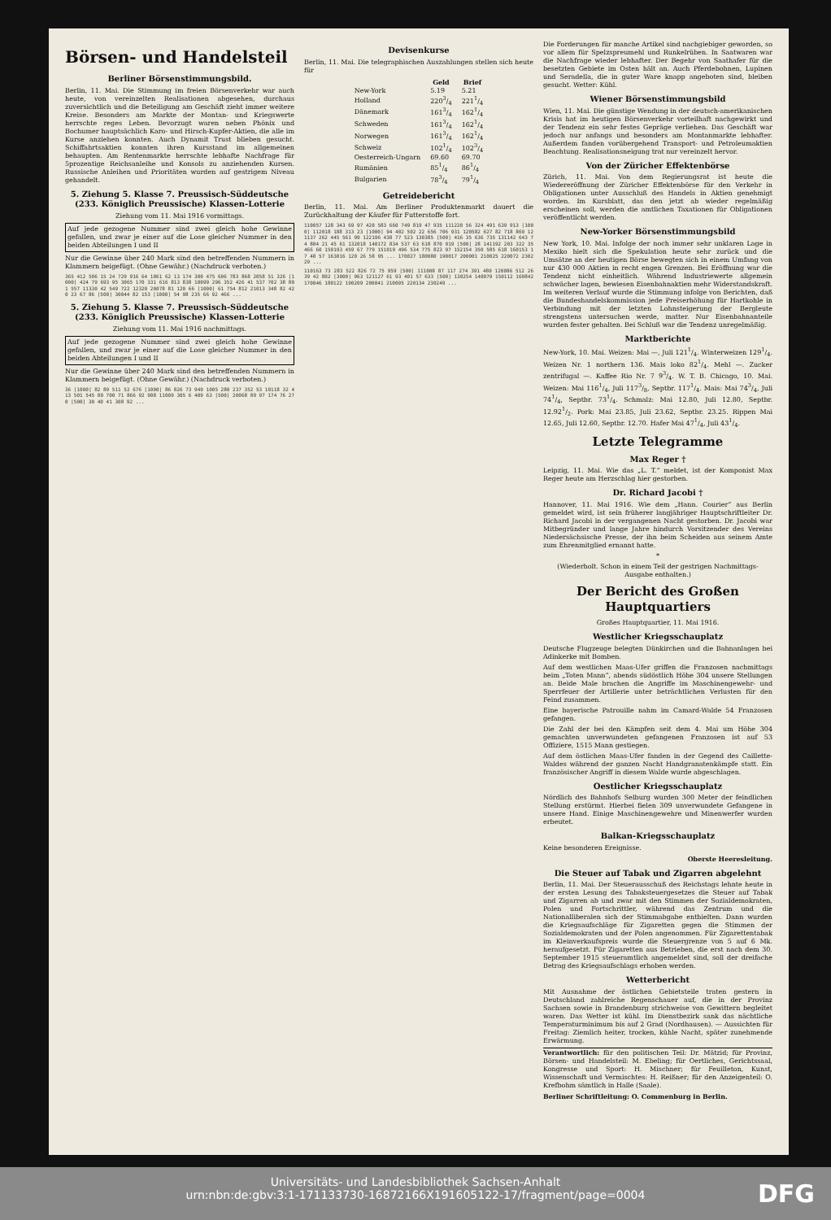Börsen- und Handelsteil
Berliner Börsenstimmungsbild.
Berlin, 11. Mai. Die Stimmung im freien Börsenverkehr war auch heute, von vereinzelten Realisationen abgesehen, durchaus zuversichtlich und die Beteiligung am Geschäft zieht immer weitere Kreise. Besonders am Markte der Montan- und Kriegswerte herrschte reges Leben. Bevorzugt waren neben Phönix und Bochumer hauptsächlich Karo- und Hirsch-Kupfer-Aktien, die alle im Kurse anziehen konnten. Auch Dynamit Trust blieben gesucht. Schiffahrtsaktien konnten ihren Kursstand im allgemeinen behaupten. Am Rentenmarkte herrschte lebhafte Nachfrage für 5prozentige Reichsanleihe und Konsols zu anziehenden Kursen. Russische Anleihen und Prioritäten wurden auf gestrigem Niveau gehandelt.
5. Ziehung 5. Klasse 7. Preussisch-Süddeutsche (233. Königlich Preussische) Klassen-Lotterie
Ziehung vom 11. Mai 1916 vormittags.
Auf jede gezogene Nummer sind zwei gleich hohe Gewinne gefallen, und zwar je einer auf die Lose gleicher Nummer in den beiden Abteilungen I und II
Nur die Gewinne über 240 Mark sind den betreffenden Nummern in Klammern beigefügt. (Ohne Gewähr.) (Nachdruck verboten.)
365 412 506 15 24 729 916 64 1061 62 13 174 300 475 606 783 868 2058 51 326 [1000] 424 79 693 95 3065 170 331 616 813 838 10099 296 352 426 41 537 702 38 801 557 11330 42 549 722 12320 20078 81 120 66 [1000] 61 754 812 21013 348 82 420 23 67 86 [500] 30044 82 153 [1000] 54 98 235 66 92 466 ...
5. Ziehung 5. Klasse 7. Preussisch-Süddeutsche (233. Königlich Preussische) Klassen-Lotterie
Ziehung vom 11. Mai 1916 nachmittags.
Auf jede gezogene Nummer sind zwei gleich hohe Gewinne gefallen, und zwar je einer auf die Lose gleicher Nummer in den beiden Abteilungen I und II
Nur die Gewinne über 240 Mark sind den betreffenden Nummern in Klammern beigefügt. (Ohne Gewähr.) (Nachdruck verboten.)
36 [1000] 82 89 511 52 676 [1000] 86 826 73 949 1005 280 237 352 53 10118 32 413 501 545 80 700 71 866 92 908 11009 305 6 409 63 [500] 20068 89 97 174 76 270 [500] 30 40 41 308 92 ...
Devisenkurse
Berlin, 11. Mai. Die telegraphischen Auszahlungen stellen sich heute für
| | Geld | Brief |
| --- | --- | --- |
| New-York | 5.19 | 5.21 |
| Holland | 2203/4 | 2211/4 |
| Dänemark | 1613/4 | 1621/4 |
| Schweden | 1613/4 | 1621/4 |
| Norwegen | 1613/4 | 1621/4 |
| Schweiz | 1021/4 | 1023/4 |
| Oesterreich-Ungarn | 69.60 | 69.70 |
| Rumänien | 851/4 | 861/4 |
| Bulgarien | 783/4 | 791/4 |
Getreidebericht
Berlin, 11. Mai. Am Berliner Produktenmarkt dauert die Zurückhaltung der Käufer für Futterstoffe fort.
110057 128 343 69 97 420 583 660 749 819 47 935 111220 56 324 491 639 913 [1000] 112018 188 313 23 [1000] 94 402 502 22 656 706 931 120582 627 82 718 869 121137 262 445 561 99 122196 438 77 523 130385 [500] 416 35 636 735 131142 643 74 804 21 45 61 132018 140172 834 537 63 618 870 919 [500] 28 141192 203 322 35 466 60 150193 459 67 779 151019 496 534 775 823 97 152154 350 585 618 160153 17 48 57 163016 120 26 58 95 ... 170027 180080 190017 200001 210025 220072 230229 ...
110163 73 283 522 826 72 75 959 [500] 111008 87 117 274 391 480 120086 512 26 39 42 802 [3000] 963 121127 61 93 401 57 633 [500] 130254 140079 150112 160842 170046 180122 190209 200041 210095 220134 230249 ...
Die Forderungen für manche Artikel sind nachgiebiger geworden, so vor allem für Spelzspreumehl und Runkelrüben. In Saatwaren war die Nachfrage wieder lebhafter. Der Begehr von Saathafer für die besetzten Gebiete im Osten hält an. Auch Pferdebohnen, Lupinen und Seradella, die in guter Ware knapp angeboten sind, bleiben gesucht. Wetter: Kühl.
Wiener Börsenstimmungsbild
Wien, 11. Mai. Die günstige Wendung in der deutsch-amerikanischen Krisis hat im heutigen Börsenverkehr vorteilhaft nachgewirkt und der Tendenz ein sehr festes Gepräge verliehen. Das Geschäft war jedoch nur anfangs und besonders am Montanmarkte lebhafter. Außerdem fanden vorübergehend Transport- und Petroleumaktien Beachtung. Realisationsneigung trat nur vereinzelt hervor.
Von der Züricher Effektenbörse
Zürich, 11. Mai. Von dem Regierungsrat ist heute die Wiedereröffnung der Züricher Effektenbörse für den Verkehr in Obligationen unter Ausschluß des Handels in Aktien genehmigt worden. Im Kursblatt, das den jetzt ab wieder regelmäßig erscheinen soll, werden die amtlichen Taxationen für Obligationen veröffentlicht werden.
New-Yorker Börsenstimmungsbild
New York, 10. Mai. Infolge der noch immer sehr unklaren Lage in Mexiko hielt sich die Spekulation heute sehr zurück und die Umsätze an der heutigen Börse bewegten sich in einem Umfang von nur 430 000 Aktien in recht engen Grenzen. Bei Eröffnung war die Tendenz nicht einheitlich. Während Industriewerte allgemein schwächer lagen, bewiesen Eisenbahnaktien mehr Widerstandskraft. Im weiteren Verlauf wurde die Stimmung infolge von Berichten, daß die Bundeshandelskommission jede Preiserhöhung für Hartkohle in Verbindung mit der letzten Lohnsteigerung der Bergleute strengstens untersuchen werde, matter. Nur Eisenbahnanteile wurden fester gehalten. Bei Schluß war die Tendenz unregelmäßig.
Marktberichte
New-York, 10. Mai. Weizen: Mai —, Juli 1211/4. Winterweizen 1291/4. Weizen Nr. 1 northern 136. Mais loko 821/4. Mehl —. Zucker zentrifugal —. Kaffee Rio Nr. 7 93/4. W. T. B. Chicago, 10. Mai. Weizen: Mai 1161/4, Juli 1173/8, Septbr. 1171/4. Mais: Mai 743/4, Juli 741/4, Septbr. 731/4. Schmalz: Mai 12.80, Juli 12.80, Septbr. 12.921/2. Pork: Mai 23.85, Juli 23.62, Septbr. 23.25. Rippen Mai 12.65, Juli 12.60, Septbr. 12.70. Hafer Mai 471/4, Juli 431/4.
Letzte Telegramme
Max Reger †
Leipzig, 11. Mai. Wie das „L. T.“ meldet, ist der Komponist Max Reger heute am Herzschlag hier gestorben.
Dr. Richard Jacobi †
Hannover, 11. Mai 1916. Wie dem „Hann. Courier“ aus Berlin gemeldet wird, ist sein früherer langjähriger Hauptschriftleiter Dr. Richard Jacobi in der vergangenen Nacht gestorben. Dr. Jacobi war Mitbegründer und lange Jahre hindurch Vorsitzender des Vereins Niedersächsische Presse, der ihn beim Scheiden aus seinem Amte zum Ehrenmitglied ernannt hatte.
*
(Wiederholt. Schon in einem Teil der gestrigen Nachmittags-Ausgabe enthalten.)
Der Bericht des Großen Hauptquartiers
Großes Hauptquartier, 11. Mai 1916.
Westlicher Kriegsschauplatz
Deutsche Flugzeuge belegten Dünkirchen und die Bahnanlagen bei Adinkerke mit Bomben.
Auf dem westlichen Maas-Ufer griffen die Franzosen nachmittags beim „Toten Mann“, abends südöstlich Höhe 304 unsere Stellungen an. Beide Male brachen die Angriffe im Maschinengewehr- und Sperrfeuer der Artillerie unter beträchtlichen Verlusten für den Feind zusammen.
Eine bayerische Patrouille nahm im Camard-Walde 54 Franzosen gefangen.
Die Zahl der bei den Kämpfen seit dem 4. Mai um Höhe 304 gemachten unverwundeten gefangenen Franzosen ist auf 53 Offiziere, 1515 Mann gestiegen.
Auf dem östlichen Maas-Ufer fanden in der Gegend des Caillette-Waldes während der ganzen Nacht Handgranatenkämpfe statt. Ein französischer Angriff in diesem Walde wurde abgeschlagen.
Oestlicher Kriegsschauplatz
Nördlich des Bahnhofs Selburg wurden 300 Meter der feindlichen Stellung erstürmt. Hierbei fielen 309 unverwundete Gefangene in unsere Hand. Einige Maschinengewehre und Minenwerfer wurden erbeutet.
Balkan-Kriegsschauplatz
Keine besonderen Ereignisse.
Oberste Heeresleitung.
Die Steuer auf Tabak und Zigarren abgelehnt
Berlin, 11. Mai. Der Steuerausschuß des Reichstags lehnte heute in der ersten Lesung des Tabaksteuergesetzes die Steuer auf Tabak und Zigarren ab und zwar mit den Stimmen der Sozialdemokraten, Polen und Fortschrittler, während das Zentrum und die Nationalliberalen sich der Stimmabgabe enthielten. Dann wurden die Kriegsaufschläge für Zigaretten gegen die Stimmen der Sozialdemokraten und der Polen angenommen. Für Zigarettentabak im Kleinverkaufspreis wurde die Steuergrenze von 5 auf 6 Mk. heraufgesetzt. Für Zigaretten aus Betrieben, die erst nach dem 30. September 1915 steueramtlich angemeldet sind, soll der dreifache Betrag des Kriegsaufschlags erhoben werden.
Wetterbericht
Mit Ausnahme der östlichen Gebietsteile traten gestern in Deutschland zahlreiche Regenschauer auf, die in der Provinz Sachsen sowie in Brandenburg strichweise von Gewittern begleitet waren. Das Wetter ist kühl. Im Dienstbezirk sank das nächtliche Temperaturminimum bis auf 2 Grad (Nordhausen). — Aussichten für Freitag: Ziemlich heiter, trocken, kühle Nacht, später zunehmende Erwärmung.
Verantwortlich: für den politischen Teil: Dr. Mätzid; für Provinz, Börsen- und Handelsteil: M. Ebeling; für Oertliches, Gerichtssaal, Kongresse und Sport: H. Mischner; für Feuilleton, Kunst, Wissenschaft und Vermischtes: H. Reißner; für den Anzeigenteil: O. Krefbohm sämtlich in Halle (Saale).
Berliner Schriftleitung: O. Commenburg in Berlin.
Universitäts- und Landesbibliothek Sachsen-Anhalt
urn:nbn:de:gbv:3:1-171133730-16872166X191605122-17/fragment/page=0004
DFG